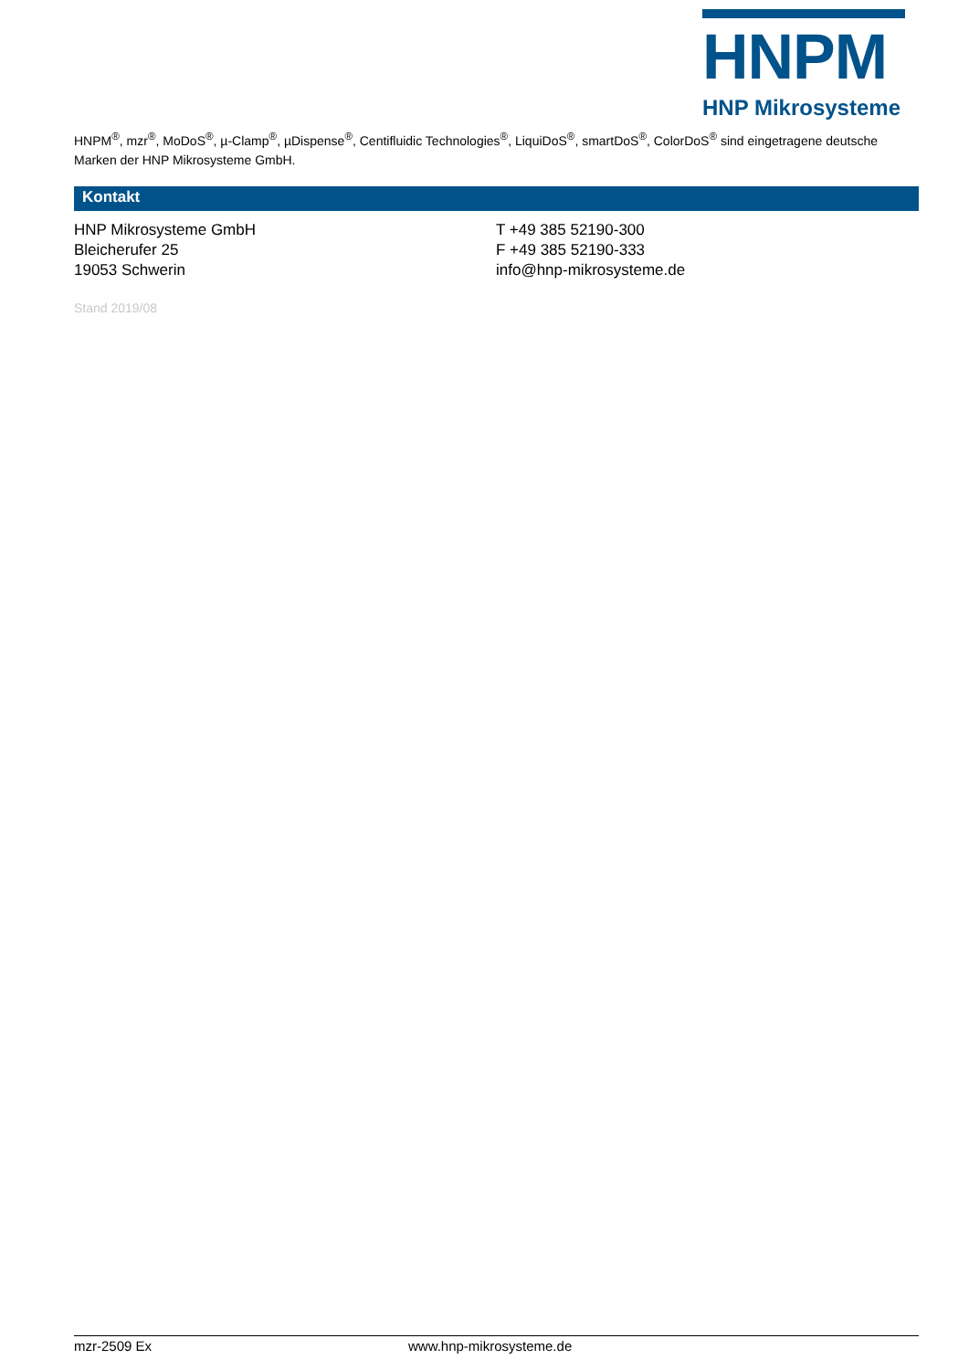HNPM
HNP Mikrosysteme
HNPM<sup>®</sup>, mzr<sup>®</sup>, MoDoS<sup>®</sup>, µ-Clamp<sup>®</sup>, µDispense<sup>®</sup>, Centifluidic Technologies<sup>®</sup>, LiquiDoS<sup>®</sup>, smartDoS<sup>®</sup>, ColorDoS<sup>®</sup> sind eingetragene deutsche Marken der HNP Mikrosysteme GmbH.
Kontakt
HNP Mikrosysteme GmbH
Bleicherufer 25
19053 Schwerin
T +49 385 52190-300
F +49 385 52190-333
info@hnp-mikrosysteme.de
Stand 2019/08
mzr-2509 Ex www.hnp-mikrosysteme.de